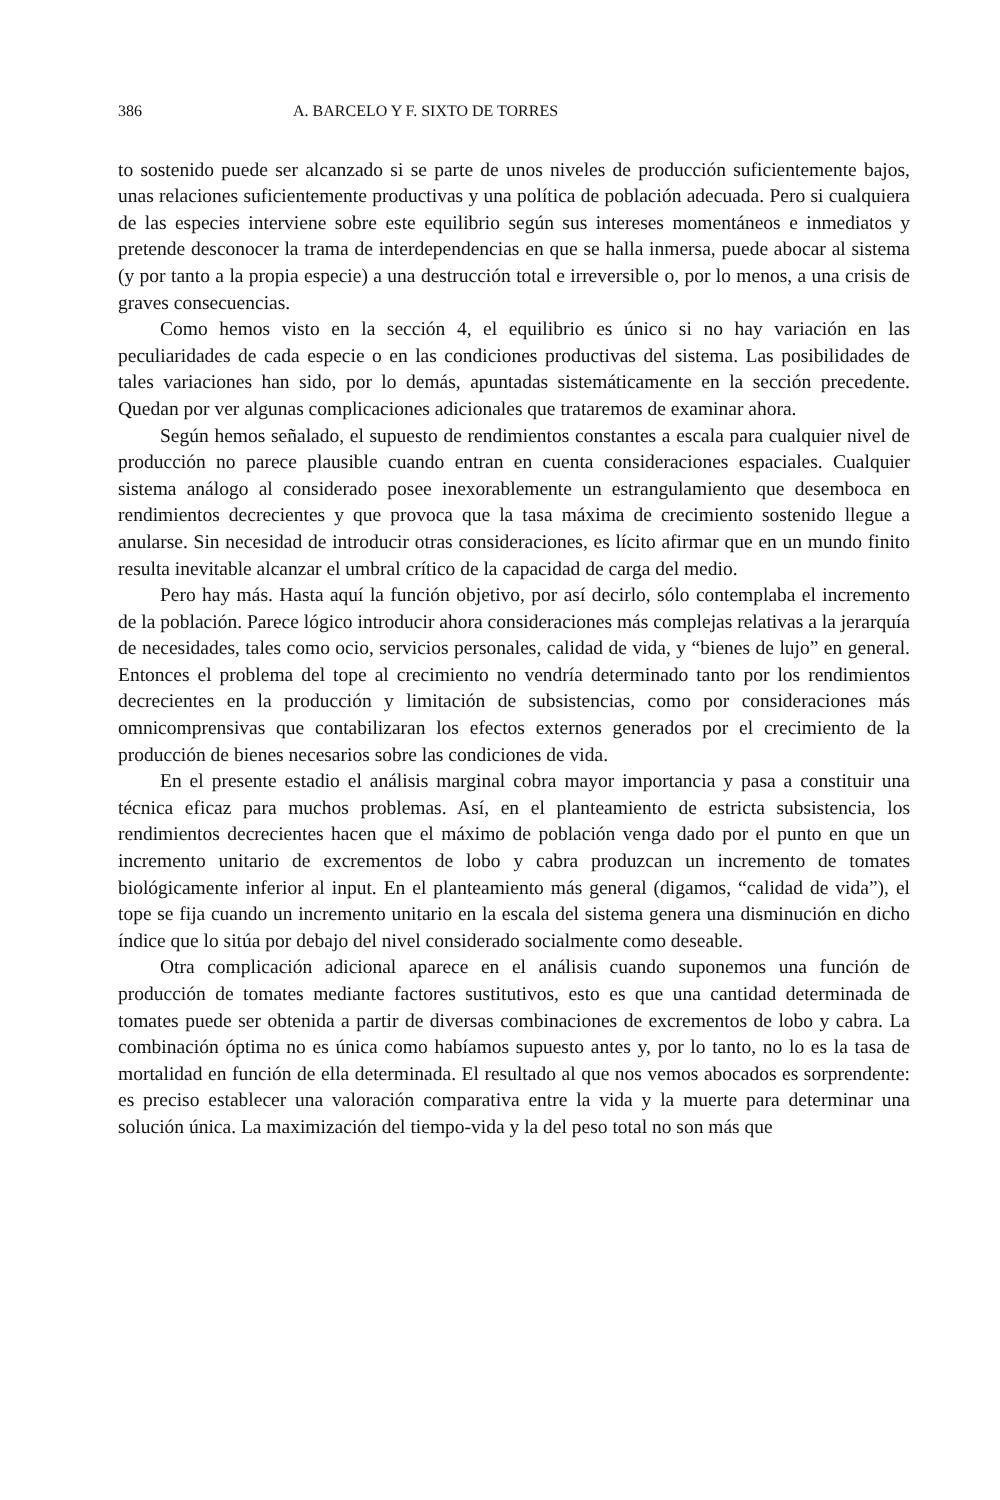386 A. BARCELO Y F. SIXTO DE TORRES
to sostenido puede ser alcanzado si se parte de unos niveles de producción suficientemente bajos, unas relaciones suficientemente productivas y una política de población adecuada. Pero si cualquiera de las especies interviene sobre este equilibrio según sus intereses momentáneos e inmediatos y pretende desconocer la trama de interdependencias en que se halla inmersa, puede abocar al sistema (y por tanto a la propia especie) a una destrucción total e irreversible o, por lo menos, a una crisis de graves consecuencias.
Como hemos visto en la sección 4, el equilibrio es único si no hay variación en las peculiaridades de cada especie o en las condiciones productivas del sistema. Las posibilidades de tales variaciones han sido, por lo demás, apuntadas sistemáticamente en la sección precedente. Quedan por ver algunas complicaciones adicionales que trataremos de examinar ahora.
Según hemos señalado, el supuesto de rendimientos constantes a escala para cualquier nivel de producción no parece plausible cuando entran en cuenta consideraciones espaciales. Cualquier sistema análogo al considerado posee inexorablemente un estrangulamiento que desemboca en rendimientos decrecientes y que provoca que la tasa máxima de crecimiento sostenido llegue a anularse. Sin necesidad de introducir otras consideraciones, es lícito afirmar que en un mundo finito resulta inevitable alcanzar el umbral crítico de la capacidad de carga del medio.
Pero hay más. Hasta aquí la función objetivo, por así decirlo, sólo contemplaba el incremento de la población. Parece lógico introducir ahora consideraciones más complejas relativas a la jerarquía de necesidades, tales como ocio, servicios personales, calidad de vida, y “bienes de lujo” en general. Entonces el problema del tope al crecimiento no vendría determinado tanto por los rendimientos decrecientes en la producción y limitación de subsistencias, como por consideraciones más omnicomprensivas que contabilizaran los efectos externos generados por el crecimiento de la producción de bienes necesarios sobre las condiciones de vida.
En el presente estadio el análisis marginal cobra mayor importancia y pasa a constituir una técnica eficaz para muchos problemas. Así, en el planteamiento de estricta subsistencia, los rendimientos decrecientes hacen que el máximo de población venga dado por el punto en que un incremento unitario de excrementos de lobo y cabra produzcan un incremento de tomates biológicamente inferior al input. En el planteamiento más general (digamos, “calidad de vida”), el tope se fija cuando un incremento unitario en la escala del sistema genera una disminución en dicho índice que lo sitúa por debajo del nivel considerado socialmente como deseable.
Otra complicación adicional aparece en el análisis cuando suponemos una función de producción de tomates mediante factores sustitutivos, esto es que una cantidad determinada de tomates puede ser obtenida a partir de diversas combinaciones de excrementos de lobo y cabra. La combinación óptima no es única como habíamos supuesto antes y, por lo tanto, no lo es la tasa de mortalidad en función de ella determinada. El resultado al que nos vemos abocados es sorprendente: es preciso establecer una valoración comparativa entre la vida y la muerte para determinar una solución única. La maximización del tiempo-vida y la del peso total no son más que